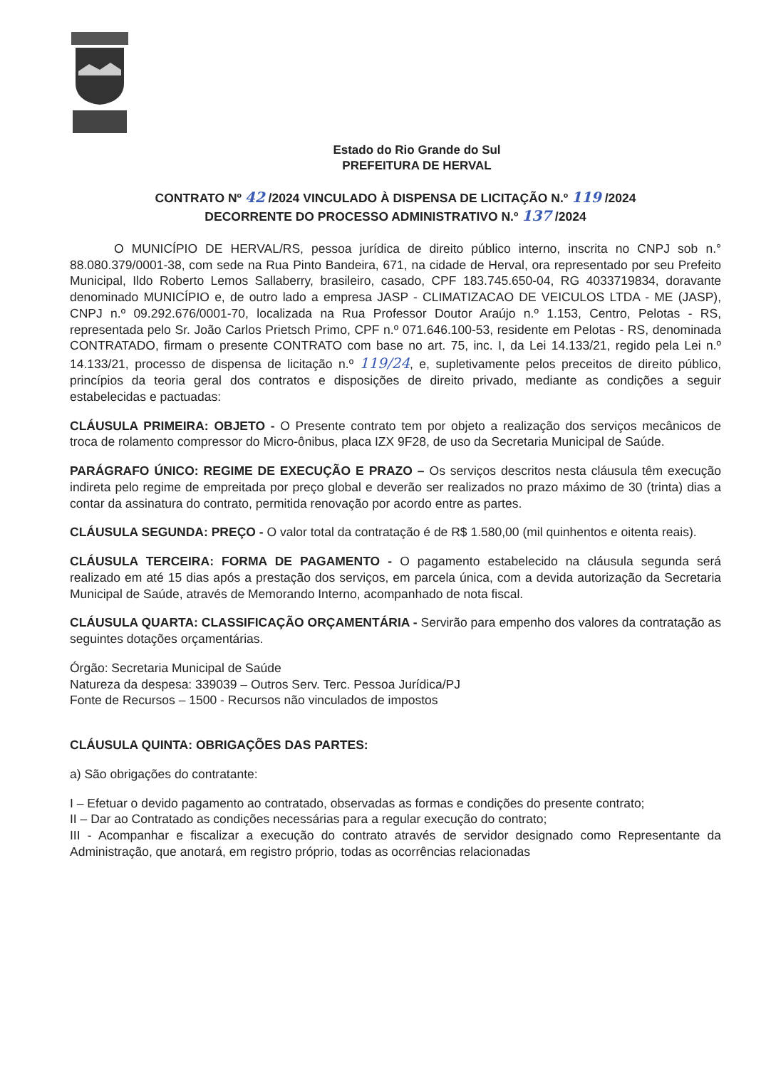Estado do Rio Grande do Sul
PREFEITURA DE HERVAL
CONTRATO Nº 42 /2024 VINCULADO À DISPENSA DE LICITAÇÃO N.º 119 /2024
DECORRENTE DO PROCESSO ADMINISTRATIVO N.º 137 /2024
O MUNICÍPIO DE HERVAL/RS, pessoa jurídica de direito público interno, inscrita no CNPJ sob n.° 88.080.379/0001-38, com sede na Rua Pinto Bandeira, 671, na cidade de Herval, ora representado por seu Prefeito Municipal, Ildo Roberto Lemos Sallaberry, brasileiro, casado, CPF 183.745.650-04, RG 4033719834, doravante denominado MUNICÍPIO e, de outro lado a empresa JASP - CLIMATIZACAO DE VEICULOS LTDA - ME (JASP), CNPJ n.º 09.292.676/0001-70, localizada na Rua Professor Doutor Araújo n.º 1.153, Centro, Pelotas - RS, representada pelo Sr. João Carlos Prietsch Primo, CPF n.º 071.646.100-53, residente em Pelotas - RS, denominada CONTRATADO, firmam o presente CONTRATO com base no art. 75, inc. I, da Lei 14.133/21, regido pela Lei n.º 14.133/21, processo de dispensa de licitação n.º 119/24, e, supletivamente pelos preceitos de direito público, princípios da teoria geral dos contratos e disposições de direito privado, mediante as condições a seguir estabelecidas e pactuadas:
CLÁUSULA PRIMEIRA: OBJETO - O Presente contrato tem por objeto a realização dos serviços mecânicos de troca de rolamento compressor do Micro-ônibus, placa IZX 9F28, de uso da Secretaria Municipal de Saúde.
PARÁGRAFO ÚNICO: REGIME DE EXECUÇÃO E PRAZO – Os serviços descritos nesta cláusula têm execução indireta pelo regime de empreitada por preço global e deverão ser realizados no prazo máximo de 30 (trinta) dias a contar da assinatura do contrato, permitida renovação por acordo entre as partes.
CLÁUSULA SEGUNDA: PREÇO - O valor total da contratação é de R$ 1.580,00 (mil quinhentos e oitenta reais).
CLÁUSULA TERCEIRA: FORMA DE PAGAMENTO - O pagamento estabelecido na cláusula segunda será realizado em até 15 dias após a prestação dos serviços, em parcela única, com a devida autorização da Secretaria Municipal de Saúde, através de Memorando Interno, acompanhado de nota fiscal.
CLÁUSULA QUARTA: CLASSIFICAÇÃO ORÇAMENTÁRIA - Servirão para empenho dos valores da contratação as seguintes dotações orçamentárias.
Órgão: Secretaria Municipal de Saúde
Natureza da despesa: 339039 – Outros Serv. Terc. Pessoa Jurídica/PJ
Fonte de Recursos – 1500 - Recursos não vinculados de impostos
CLÁUSULA QUINTA: OBRIGAÇÕES DAS PARTES:
a) São obrigações do contratante:
I – Efetuar o devido pagamento ao contratado, observadas as formas e condições do presente contrato;
II – Dar ao Contratado as condições necessárias para a regular execução do contrato;
III - Acompanhar e fiscalizar a execução do contrato através de servidor designado como Representante da Administração, que anotará, em registro próprio, todas as ocorrências relacionadas